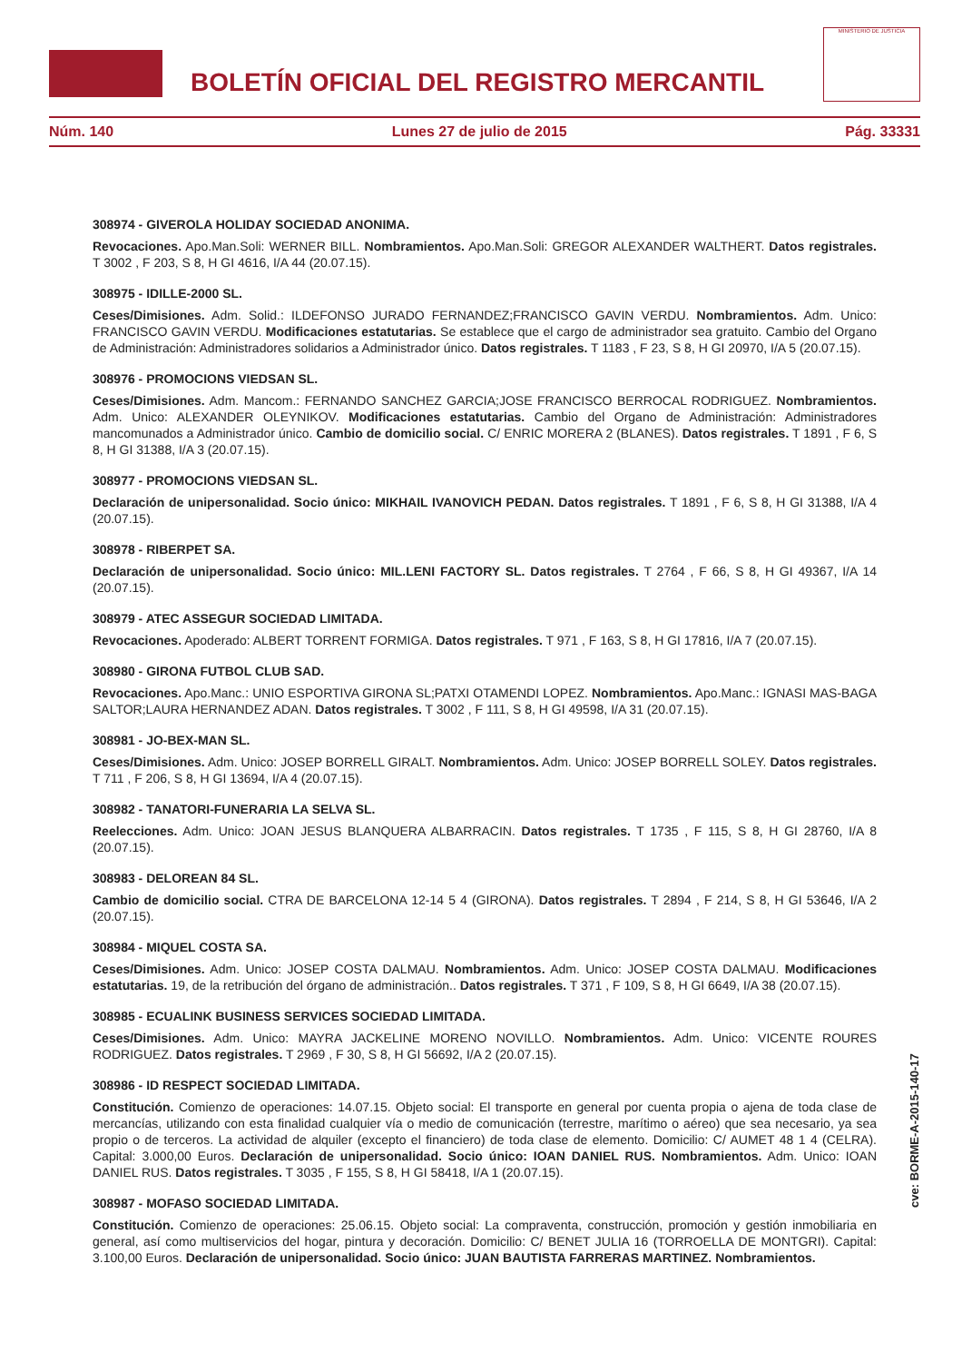BOLETÍN OFICIAL DEL REGISTRO MERCANTIL
MINISTERIO DE JUSTICIA
Núm. 140 Lunes 27 de julio de 2015 Pág. 33331
308974 - GIVEROLA HOLIDAY SOCIEDAD ANONIMA.
Revocaciones. Apo.Man.Soli: WERNER BILL. Nombramientos. Apo.Man.Soli: GREGOR ALEXANDER WALTHERT. Datos registrales. T 3002 , F 203, S 8, H GI 4616, I/A 44 (20.07.15).
308975 - IDILLE-2000 SL.
Ceses/Dimisiones. Adm. Solid.: ILDEFONSO JURADO FERNANDEZ;FRANCISCO GAVIN VERDU. Nombramientos. Adm. Unico: FRANCISCO GAVIN VERDU. Modificaciones estatutarias. Se establece que el cargo de administrador sea gratuito. Cambio del Organo de Administración: Administradores solidarios a Administrador único. Datos registrales. T 1183 , F 23, S 8, H GI 20970, I/A 5 (20.07.15).
308976 - PROMOCIONS VIEDSAN SL.
Ceses/Dimisiones. Adm. Mancom.: FERNANDO SANCHEZ GARCIA;JOSE FRANCISCO BERROCAL RODRIGUEZ. Nombramientos. Adm. Unico: ALEXANDER OLEYNIKOV. Modificaciones estatutarias. Cambio del Organo de Administración: Administradores mancomunados a Administrador único. Cambio de domicilio social. C/ ENRIC MORERA 2 (BLANES). Datos registrales. T 1891 , F 6, S 8, H GI 31388, I/A 3 (20.07.15).
308977 - PROMOCIONS VIEDSAN SL.
Declaración de unipersonalidad. Socio único: MIKHAIL IVANOVICH PEDAN. Datos registrales. T 1891 , F 6, S 8, H GI 31388, I/A 4 (20.07.15).
308978 - RIBERPET SA.
Declaración de unipersonalidad. Socio único: MIL.LENI FACTORY SL. Datos registrales. T 2764 , F 66, S 8, H GI 49367, I/A 14 (20.07.15).
308979 - ATEC ASSEGUR SOCIEDAD LIMITADA.
Revocaciones. Apoderado: ALBERT TORRENT FORMIGA. Datos registrales. T 971 , F 163, S 8, H GI 17816, I/A 7 (20.07.15).
308980 - GIRONA FUTBOL CLUB SAD.
Revocaciones. Apo.Manc.: UNIO ESPORTIVA GIRONA SL;PATXI OTAMENDI LOPEZ. Nombramientos. Apo.Manc.: IGNASI MAS-BAGA SALTOR;LAURA HERNANDEZ ADAN. Datos registrales. T 3002 , F 111, S 8, H GI 49598, I/A 31 (20.07.15).
308981 - JO-BEX-MAN SL.
Ceses/Dimisiones. Adm. Unico: JOSEP BORRELL GIRALT. Nombramientos. Adm. Unico: JOSEP BORRELL SOLEY. Datos registrales. T 711 , F 206, S 8, H GI 13694, I/A 4 (20.07.15).
308982 - TANATORI-FUNERARIA LA SELVA SL.
Reelecciones. Adm. Unico: JOAN JESUS BLANQUERA ALBARRACIN. Datos registrales. T 1735 , F 115, S 8, H GI 28760, I/A 8 (20.07.15).
308983 - DELOREAN 84 SL.
Cambio de domicilio social. CTRA DE BARCELONA 12-14 5 4 (GIRONA). Datos registrales. T 2894 , F 214, S 8, H GI 53646, I/A 2 (20.07.15).
308984 - MIQUEL COSTA SA.
Ceses/Dimisiones. Adm. Unico: JOSEP COSTA DALMAU. Nombramientos. Adm. Unico: JOSEP COSTA DALMAU. Modificaciones estatutarias. 19, de la retribución del órgano de administración.. Datos registrales. T 371 , F 109, S 8, H GI 6649, I/A 38 (20.07.15).
308985 - ECUALINK BUSINESS SERVICES SOCIEDAD LIMITADA.
Ceses/Dimisiones. Adm. Unico: MAYRA JACKELINE MORENO NOVILLO. Nombramientos. Adm. Unico: VICENTE ROURES RODRIGUEZ. Datos registrales. T 2969 , F 30, S 8, H GI 56692, I/A 2 (20.07.15).
308986 - ID RESPECT SOCIEDAD LIMITADA.
Constitución. Comienzo de operaciones: 14.07.15. Objeto social: El transporte en general por cuenta propia o ajena de toda clase de mercancías, utilizando con esta finalidad cualquier vía o medio de comunicación (terrestre, marítimo o aéreo) que sea necesario, ya sea propio o de terceros. La actividad de alquiler (excepto el financiero) de toda clase de elemento. Domicilio: C/ AUMET 48 1 4 (CELRA). Capital: 3.000,00 Euros. Declaración de unipersonalidad. Socio único: IOAN DANIEL RUS. Nombramientos. Adm. Unico: IOAN DANIEL RUS. Datos registrales. T 3035 , F 155, S 8, H GI 58418, I/A 1 (20.07.15).
308987 - MOFASO SOCIEDAD LIMITADA.
Constitución. Comienzo de operaciones: 25.06.15. Objeto social: La compraventa, construcción, promoción y gestión inmobiliaria en general, así como multiservicios del hogar, pintura y decoración. Domicilio: C/ BENET JULIA 16 (TORROELLA DE MONTGRI). Capital: 3.100,00 Euros. Declaración de unipersonalidad. Socio único: JUAN BAUTISTA FARRERAS MARTINEZ. Nombramientos.
cve: BORME-A-2015-140-17